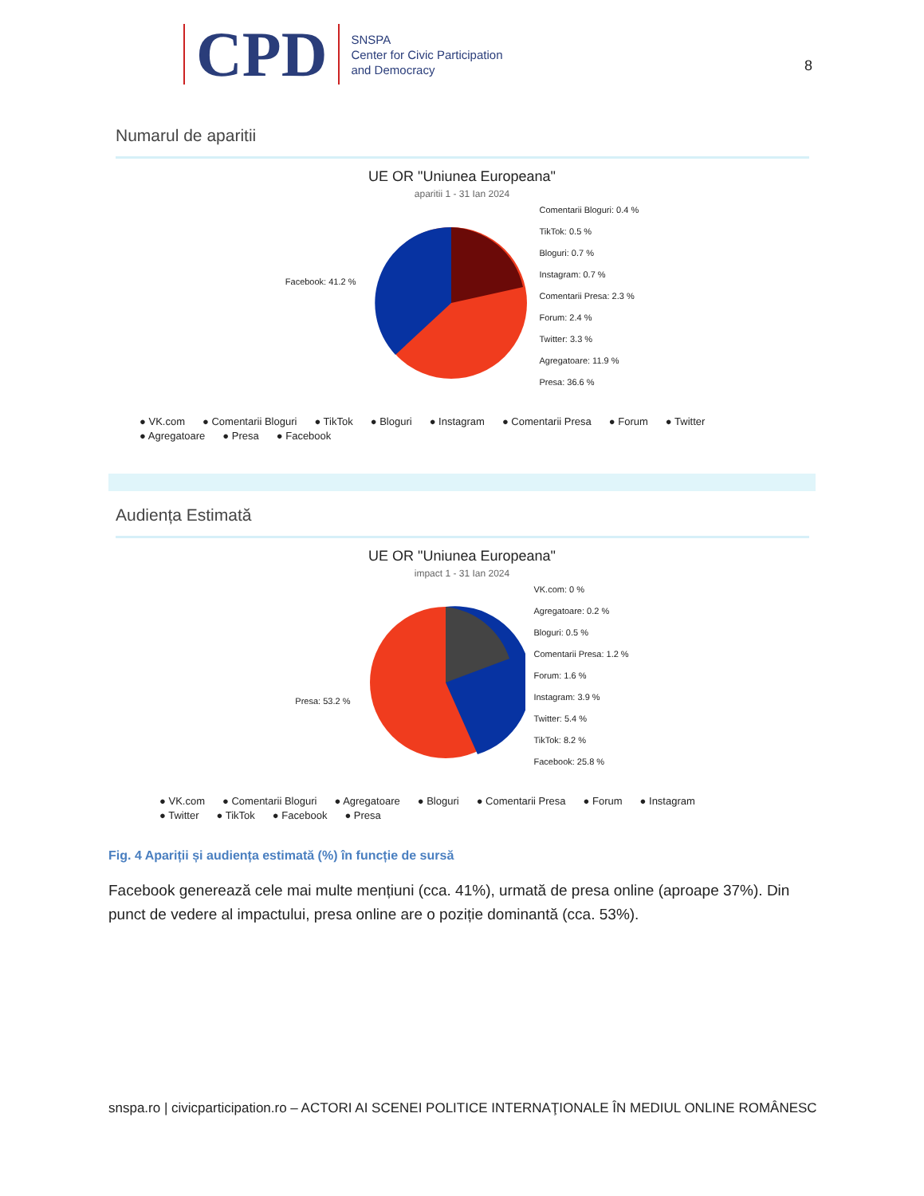CPD
SNSPA
Center for Civic Participation
and Democracy
8
Numarul de aparitii
UE OR "Uniunea Europeana"
aparitii 1 - 31 Ian 2024
Facebook: 41.2 %
Comentarii Bloguri: 0.4 %
TikTok: 0.5 %
Bloguri: 0.7 %
Instagram: 0.7 %
Comentarii Presa: 2.3 %
Forum: 2.4 %
Twitter: 3.3 %
Agregatoare: 11.9 %
Presa: 36.6 %
● VK.com ● Comentarii Bloguri ● TikTok ● Bloguri ● Instagram ● Comentarii Presa ● Forum ● Twitter
● Agregatoare ● Presa ● Facebook
Audiența Estimată
UE OR "Uniunea Europeana"
impact 1 - 31 Ian 2024
Presa: 53.2 %
VK.com: 0 %
Agregatoare: 0.2 %
Bloguri: 0.5 %
Comentarii Presa: 1.2 %
Forum: 1.6 %
Instagram: 3.9 %
Twitter: 5.4 %
TikTok: 8.2 %
Facebook: 25.8 %
● VK.com ● Comentarii Bloguri ● Agregatoare ● Bloguri ● Comentarii Presa ● Forum ● Instagram
● Twitter ● TikTok ● Facebook ● Presa
Fig. 4 Apariții și audiența estimată (%) în funcție de sursă
Facebook generează cele mai multe mențiuni (cca. 41%), urmată de presa online (aproape 37%). Din punct de vedere al impactului, presa online are o poziție dominantă (cca. 53%).
snspa.ro | civicparticipation.ro – ACTORI AI SCENEI POLITICE INTERNAŢIONALE ÎN MEDIUL ONLINE ROMÂNESC